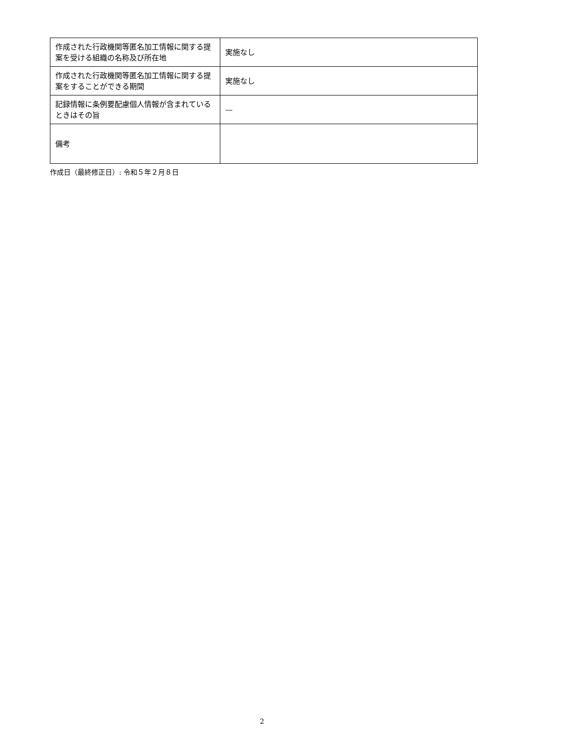| 作成された行政機関等匿名加工情報に関する提案を受ける組織の名称及び所在地 | 実施なし |
| 作成された行政機関等匿名加工情報に関する提案をすることができる期間 | 実施なし |
| 記録情報に条例要配慮個人情報が含まれているときはその旨 | — |
| 備考 | |
作成日（最終修正日）: 令和５年２月８日
2